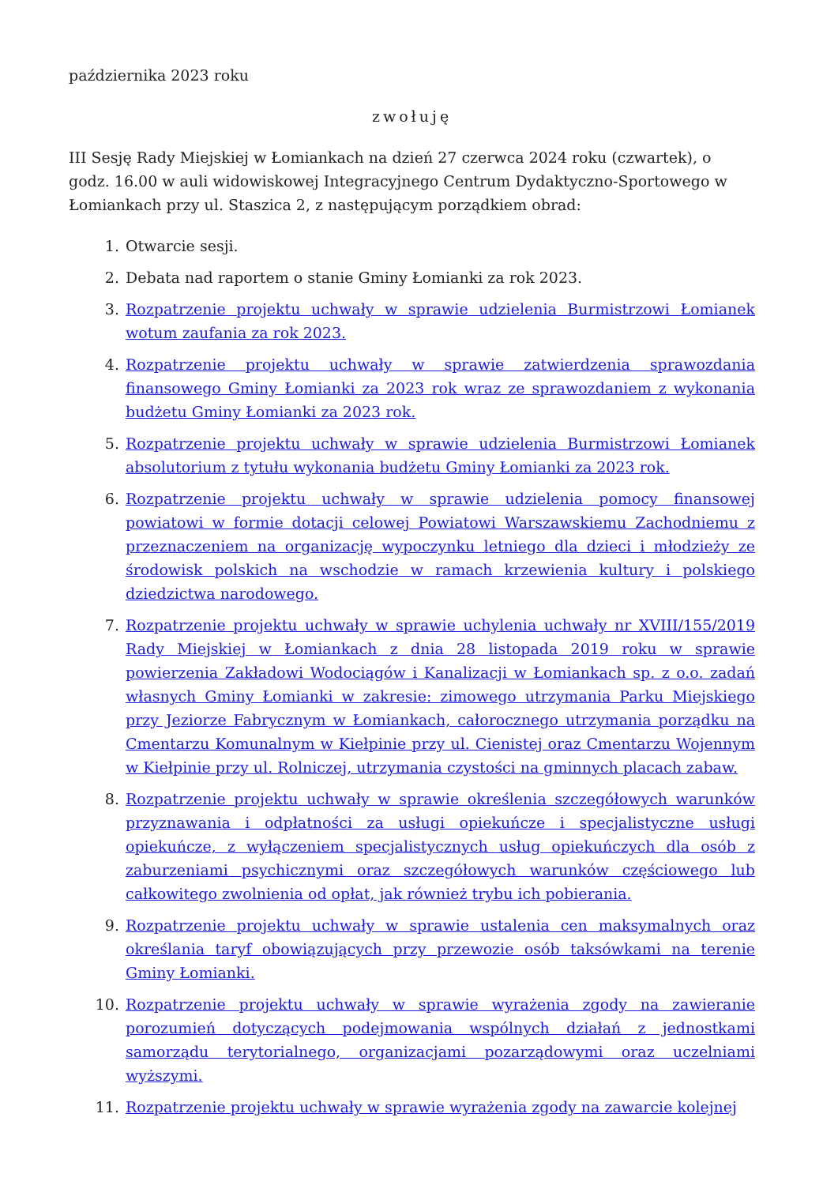października 2023 roku
zwołuję
III Sesję Rady Miejskiej w Łomiankach na dzień 27 czerwca 2024 roku (czwartek), o godz. 16.00 w auli widowiskowej Integracyjnego Centrum Dydaktyczno-Sportowego w Łomiankach przy ul. Staszica 2, z następującym porządkiem obrad:
1. Otwarcie sesji.
2. Debata nad raportem o stanie Gminy Łomianki za rok 2023.
3. Rozpatrzenie projektu uchwały w sprawie udzielenia Burmistrzowi Łomianek wotum zaufania za rok 2023.
4. Rozpatrzenie projektu uchwały w sprawie zatwierdzenia sprawozdania finansowego Gminy Łomianki za 2023 rok wraz ze sprawozdaniem z wykonania budżetu Gminy Łomianki za 2023 rok.
5. Rozpatrzenie projektu uchwały w sprawie udzielenia Burmistrzowi Łomianek absolutorium z tytułu wykonania budżetu Gminy Łomianki za 2023 rok.
6. Rozpatrzenie projektu uchwały w sprawie udzielenia pomocy finansowej powiatowi w formie dotacji celowej Powiatowi Warszawskiemu Zachodniemu z przeznaczeniem na organizację wypoczynku letniego dla dzieci i młodzieży ze środowisk polskich na wschodzie w ramach krzewienia kultury i polskiego dziedzictwa narodowego.
7. Rozpatrzenie projektu uchwały w sprawie uchylenia uchwały nr XVIII/155/2019 Rady Miejskiej w Łomiankach z dnia 28 listopada 2019 roku w sprawie powierzenia Zakładowi Wodociągów i Kanalizacji w Łomiankach sp. z o.o. zadań własnych Gminy Łomianki w zakresie: zimowego utrzymania Parku Miejskiego przy Jeziorze Fabrycznym w Łomiankach, całorocznego utrzymania porządku na Cmentarzu Komunalnym w Kiełpinie przy ul. Cienistej oraz Cmentarzu Wojennym w Kiełpinie przy ul. Rolniczej, utrzymania czystości na gminnych placach zabaw.
8. Rozpatrzenie projektu uchwały w sprawie określenia szczegółowych warunków przyznawania i odpłatności za usługi opiekuńcze i specjalistyczne usługi opiekuńcze, z wyłączeniem specjalistycznych usług opiekuńczych dla osób z zaburzeniami psychicznymi oraz szczegółowych warunków częściowego lub całkowitego zwolnienia od opłat, jak również trybu ich pobierania.
9. Rozpatrzenie projektu uchwały w sprawie ustalenia cen maksymalnych oraz określania taryf obowiązujących przy przewozie osób taksówkami na terenie Gminy Łomianki.
10. Rozpatrzenie projektu uchwały w sprawie wyrażenia zgody na zawieranie porozumień dotyczących podejmowania wspólnych działań z jednostkami samorządu terytorialnego, organizacjami pozarządowymi oraz uczelniami wyższymi.
11. Rozpatrzenie projektu uchwały w sprawie wyrażenia zgody na zawarcie kolejnej